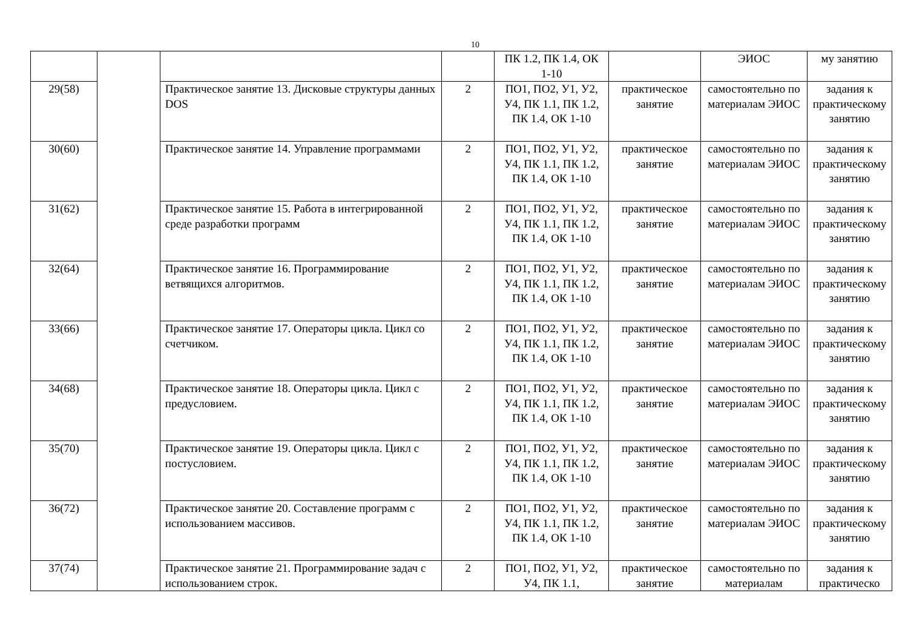10
| | | | | ПК 1.2, ПК 1.4, ОК 1-10 | | ЭИОС | му занятию |
| 29(58) | | Практическое занятие 13. Дисковые структуры данных DOS | 2 | ПО1, ПО2, У1, У2, У4, ПК 1.1, ПК 1.2, ПК 1.4, ОК 1-10 | практическое занятие | самостоятельно по материалам ЭИОС | задания к практическому занятию |
| 30(60) | | Практическое занятие 14. Управление программами | 2 | ПО1, ПО2, У1, У2, У4, ПК 1.1, ПК 1.2, ПК 1.4, ОК 1-10 | практическое занятие | самостоятельно по материалам ЭИОС | задания к практическому занятию |
| 31(62) | | Практическое занятие 15. Работа в интегрированной среде разработки программ | 2 | ПО1, ПО2, У1, У2, У4, ПК 1.1, ПК 1.2, ПК 1.4, ОК 1-10 | практическое занятие | самостоятельно по материалам ЭИОС | задания к практическому занятию |
| 32(64) | | Практическое занятие 16. Программирование ветвящихся алгоритмов. | 2 | ПО1, ПО2, У1, У2, У4, ПК 1.1, ПК 1.2, ПК 1.4, ОК 1-10 | практическое занятие | самостоятельно по материалам ЭИОС | задания к практическому занятию |
| 33(66) | | Практическое занятие 17. Операторы цикла. Цикл со счетчиком. | 2 | ПО1, ПО2, У1, У2, У4, ПК 1.1, ПК 1.2, ПК 1.4, ОК 1-10 | практическое занятие | самостоятельно по материалам ЭИОС | задания к практическому занятию |
| 34(68) | | Практическое занятие 18. Операторы цикла. Цикл с предусловием. | 2 | ПО1, ПО2, У1, У2, У4, ПК 1.1, ПК 1.2, ПК 1.4, ОК 1-10 | практическое занятие | самостоятельно по материалам ЭИОС | задания к практическому занятию |
| 35(70) | | Практическое занятие 19. Операторы цикла. Цикл с постусловием. | 2 | ПО1, ПО2, У1, У2, У4, ПК 1.1, ПК 1.2, ПК 1.4, ОК 1-10 | практическое занятие | самостоятельно по материалам ЭИОС | задания к практическому занятию |
| 36(72) | | Практическое занятие 20. Составление программ с использованием массивов. | 2 | ПО1, ПО2, У1, У2, У4, ПК 1.1, ПК 1.2, ПК 1.4, ОК 1-10 | практическое занятие | самостоятельно по материалам ЭИОС | задания к практическому занятию |
| 37(74) | | Практическое занятие 21. Программирование задач с использованием строк. | 2 | ПО1, ПО2, У1, У2, У4, ПК 1.1, | практическое занятие | самостоятельно по материалам | задания к практическо |